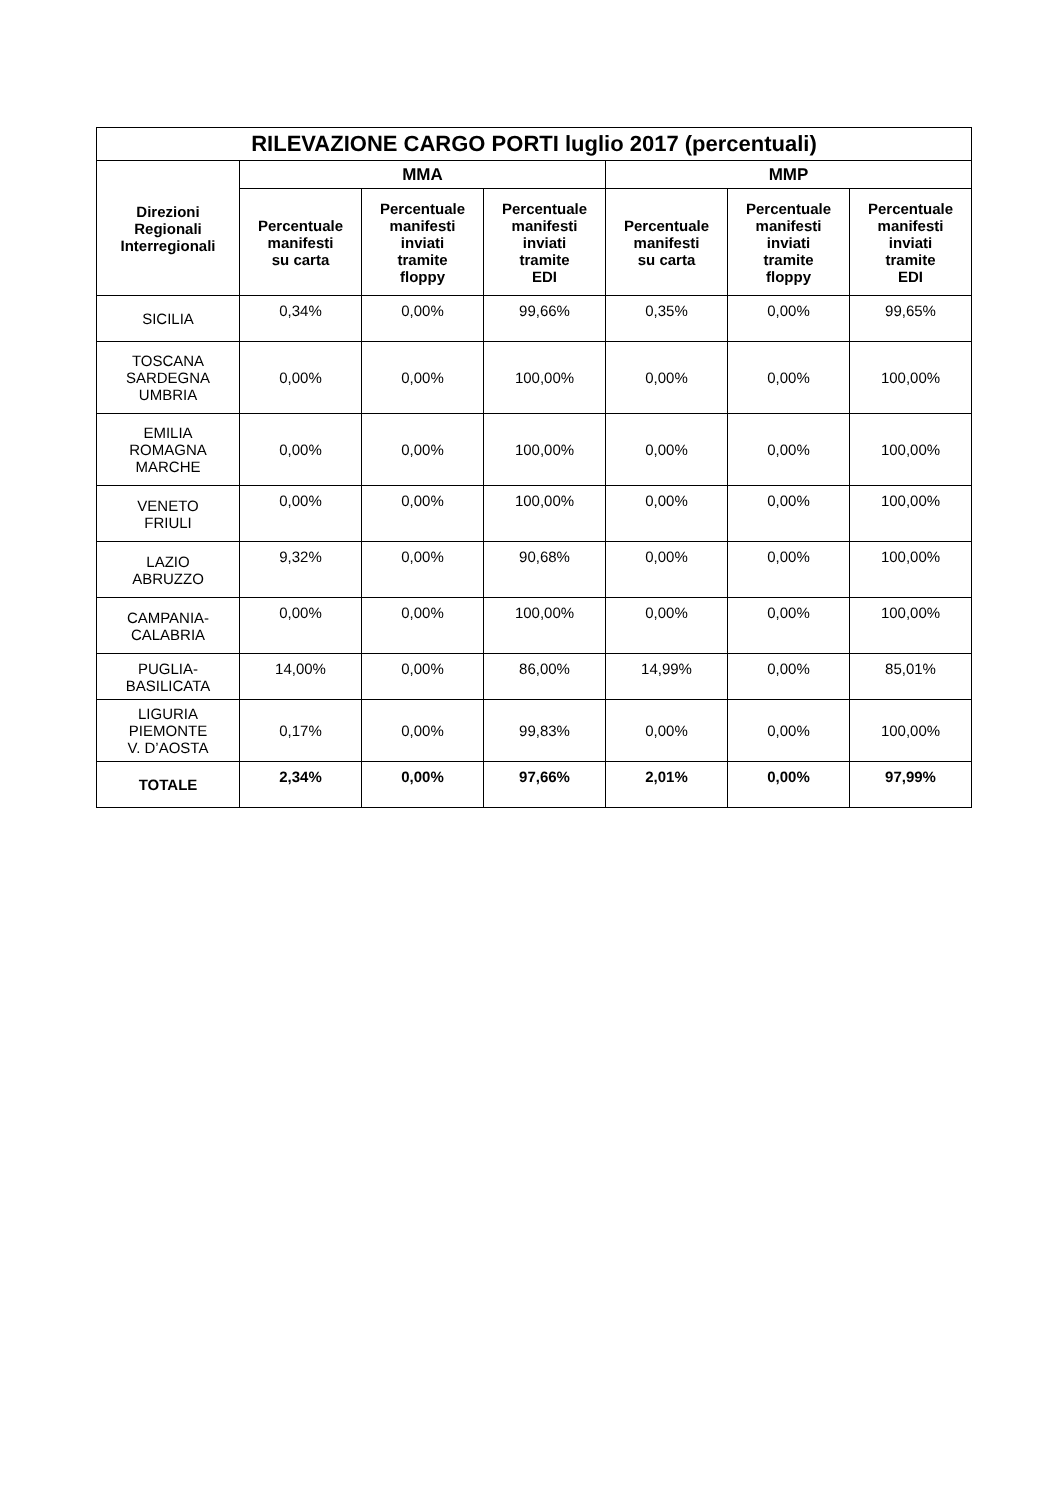| RILEVAZIONE CARGO PORTI luglio 2017 (percentuali) | | | | | | |
| --- | --- | --- | --- | --- | --- | --- |
| Direzioni Regionali Interregionali | MMA | | | MMP | | |
| | Percentuale manifesti su carta | Percentuale manifesti inviati tramite floppy | Percentuale manifesti inviati tramite EDI | Percentuale manifesti su carta | Percentuale manifesti inviati tramite floppy | Percentuale manifesti inviati tramite EDI |
| SICILIA | 0,34% | 0,00% | 99,66% | 0,35% | 0,00% | 99,65% |
| TOSCANA SARDEGNA UMBRIA | 0,00% | 0,00% | 100,00% | 0,00% | 0,00% | 100,00% |
| EMILIA ROMAGNA MARCHE | 0,00% | 0,00% | 100,00% | 0,00% | 0,00% | 100,00% |
| VENETO FRIULI | 0,00% | 0,00% | 100,00% | 0,00% | 0,00% | 100,00% |
| LAZIO ABRUZZO | 9,32% | 0,00% | 90,68% | 0,00% | 0,00% | 100,00% |
| CAMPANIA- CALABRIA | 0,00% | 0,00% | 100,00% | 0,00% | 0,00% | 100,00% |
| PUGLIA- BASILICATA | 14,00% | 0,00% | 86,00% | 14,99% | 0,00% | 85,01% |
| LIGURIA PIEMONTE V. D’AOSTA | 0,17% | 0,00% | 99,83% | 0,00% | 0,00% | 100,00% |
| TOTALE | 2,34% | 0,00% | 97,66% | 2,01% | 0,00% | 97,99% |